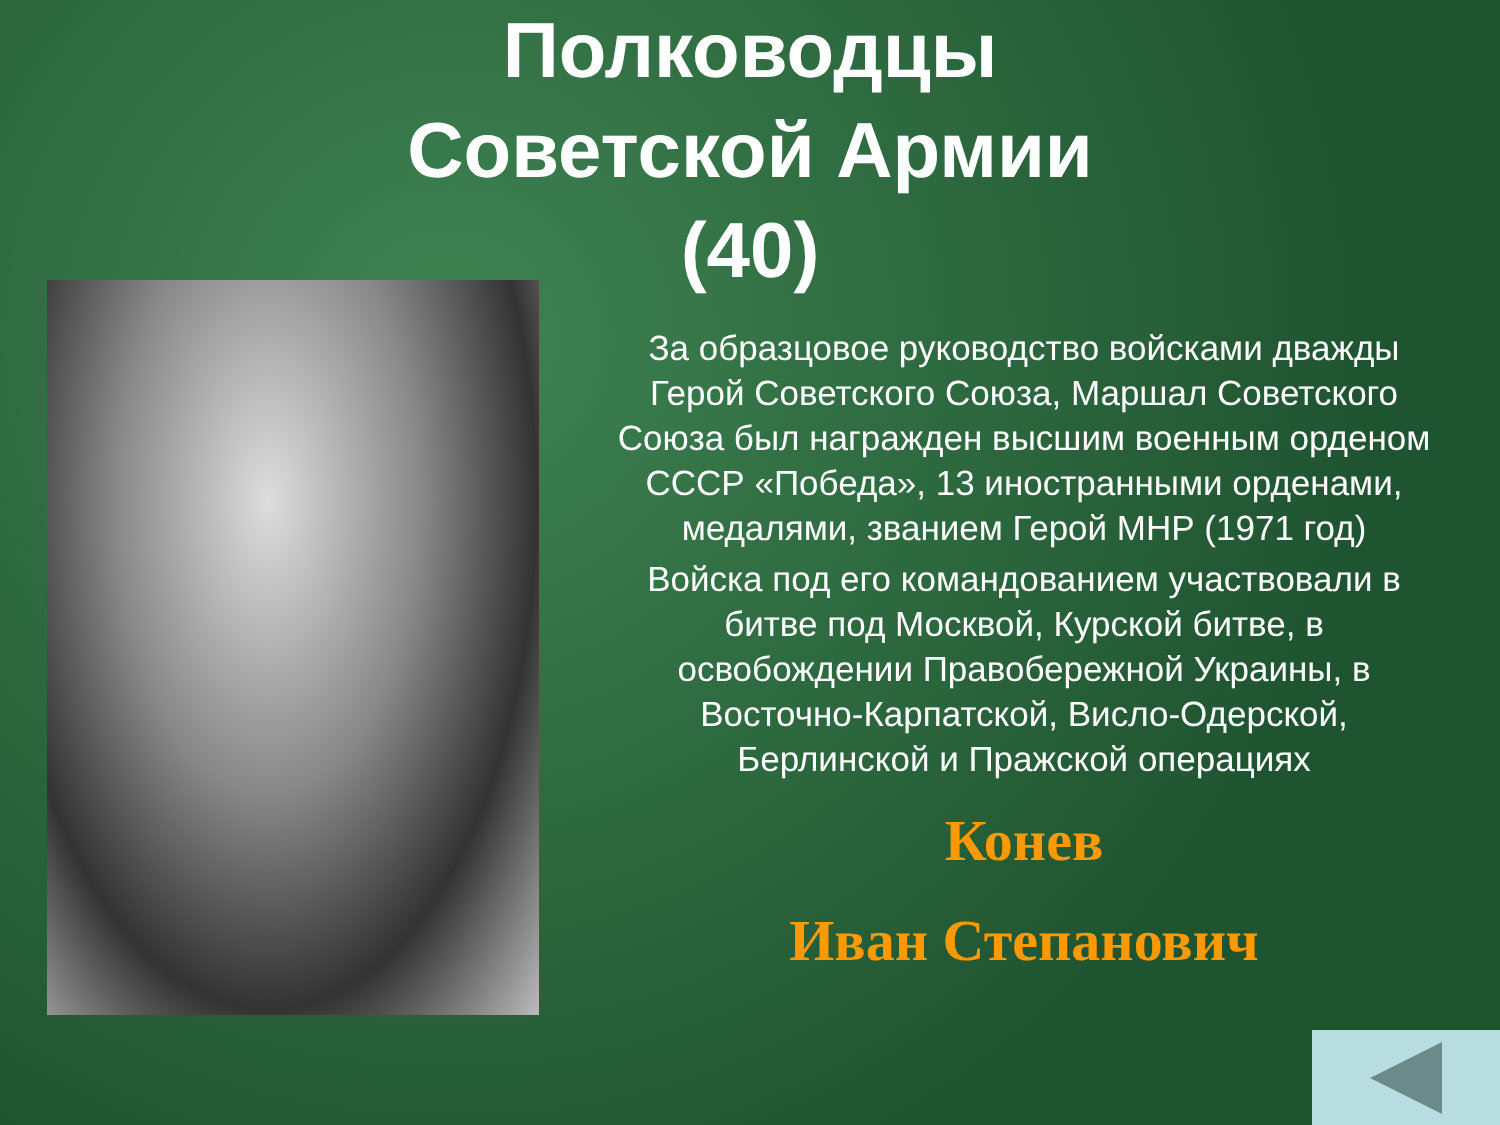Полководцы
Советской Армии
(40)
За образцовое руководство войсками дважды Герой Советского Союза, Маршал Советского Союза был награжден высшим военным орденом СССР «Победа», 13 иностранными орденами, медалями, званием Герой МНР (1971 год)
Войска под его командованием участвовали в битве под Москвой, Курской битве, в освобождении Правобережной Украины, в Восточно-Карпатской, Висло-Одерской, Берлинской и Пражской операциях
Конев
Иван Степанович